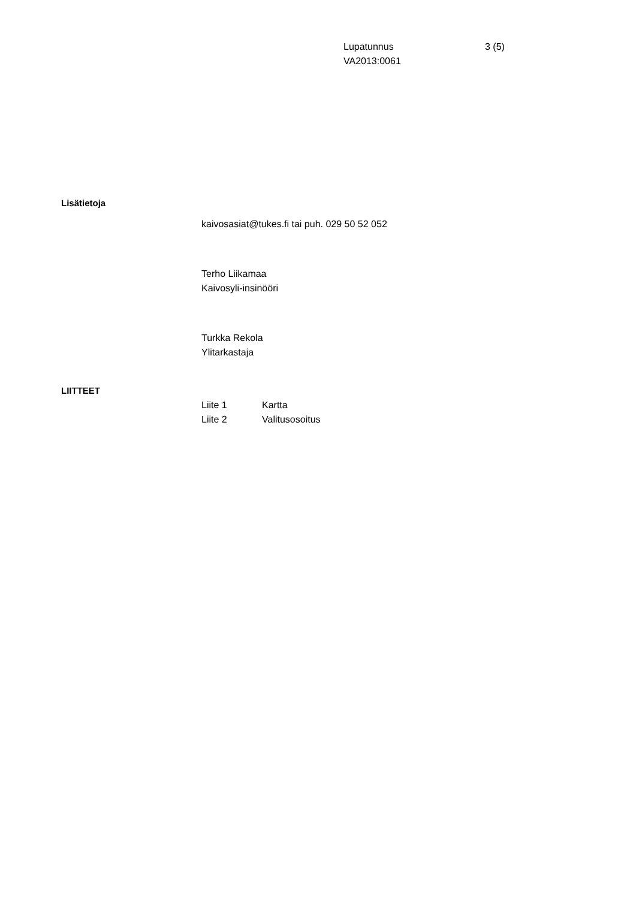Lupatunnus 3 (5)
VA2013:0061
Lisätietoja
kaivosasiat@tukes.fi tai puh. 029 50 52 052
Terho Liikamaa
Kaivosyli-insinööri
Turkka Rekola
Ylitarkastaja
LIITTEET
Liite 1 Kartta
Liite 2 Valitusosoitus